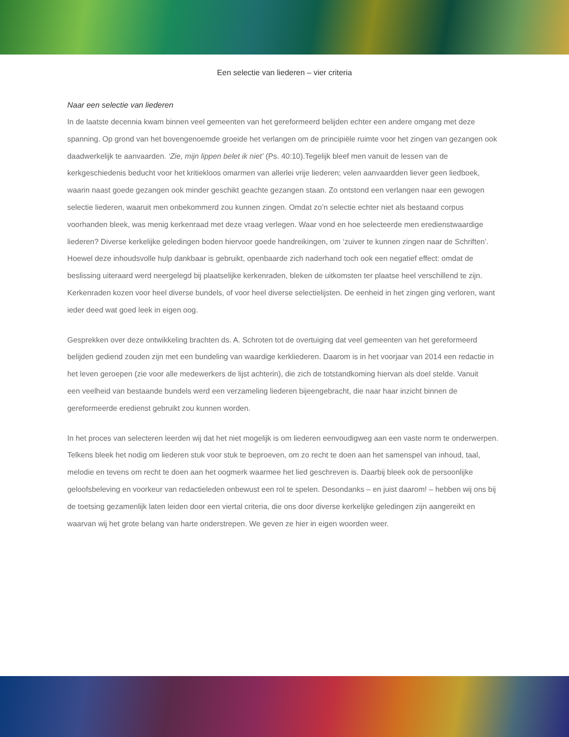Een selectie van liederen – vier criteria
Naar een selectie van liederen
In de laatste decennia kwam binnen veel gemeenten van het gereformeerd belijden echter een andere omgang met deze spanning. Op grond van het bovengenoemde groeide het verlangen om de principiële ruimte voor het zingen van gezangen ook daadwerkelijk te aanvaarden. ‘Zie, mijn lippen belet ik niet’ (Ps. 40:10).Tegelijk bleef men vanuit de lessen van de kerkgeschiedenis beducht voor het kritiekloos omarmen van allerlei vrije liederen; velen aanvaardden liever geen liedboek, waarin naast goede gezangen ook minder geschikt geachte gezangen staan. Zo ontstond een verlangen naar een gewogen selectie liederen, waaruit men onbekommerd zou kunnen zingen. Omdat zo’n selectie echter niet als bestaand corpus voorhanden bleek, was menig kerkenraad met deze vraag verlegen. Waar vond en hoe selecteerde men eredienstwaardige liederen? Diverse kerkelijke geledingen boden hiervoor goede handreikingen, om ‘zuiver te kunnen zingen naar de Schriften’. Hoewel deze inhoudsvolle hulp dankbaar is gebruikt, openbaarde zich naderhand toch ook een negatief effect: omdat de beslissing uiteraard werd neergelegd bij plaatselijke kerkenraden, bleken de uitkomsten ter plaatse heel verschillend te zijn. Kerkenraden kozen voor heel diverse bundels, of voor heel diverse selectielijsten. De eenheid in het zingen ging verloren, want ieder deed wat goed leek in eigen oog.
Gesprekken over deze ontwikkeling brachten ds. A. Schroten tot de overtuiging dat veel gemeenten van het gereformeerd belijden gediend zouden zijn met een bundeling van waardige kerkliederen. Daarom is in het voorjaar van 2014 een redactie in het leven geroepen (zie voor alle medewerkers de lijst achterin), die zich de totstandkoming hiervan als doel stelde. Vanuit
een veelheid van bestaande bundels werd een verzameling liederen bijeengebracht, die naar haar inzicht binnen de gereformeerde eredienst gebruikt zou kunnen worden.
In het proces van selecteren leerden wij dat het niet mogelijk is om liederen eenvoudigweg aan een vaste norm te onderwerpen. Telkens bleek het nodig om liederen stuk voor stuk te beproeven, om zo recht te doen aan het samenspel van inhoud, taal, melodie en tevens om recht te doen aan het oogmerk waarmee het lied geschreven is. Daarbij bleek ook de persoonlijke geloofsbeleving en voorkeur van redactieleden onbewust een rol te spelen. Desondanks – en juist daarom! – hebben wij ons bij de toetsing gezamenlijk laten leiden door een viertal criteria, die ons door diverse kerkelijke geledingen zijn aangereikt en waarvan wij het grote belang van harte onderstrepen. We geven ze hier in eigen woorden weer.